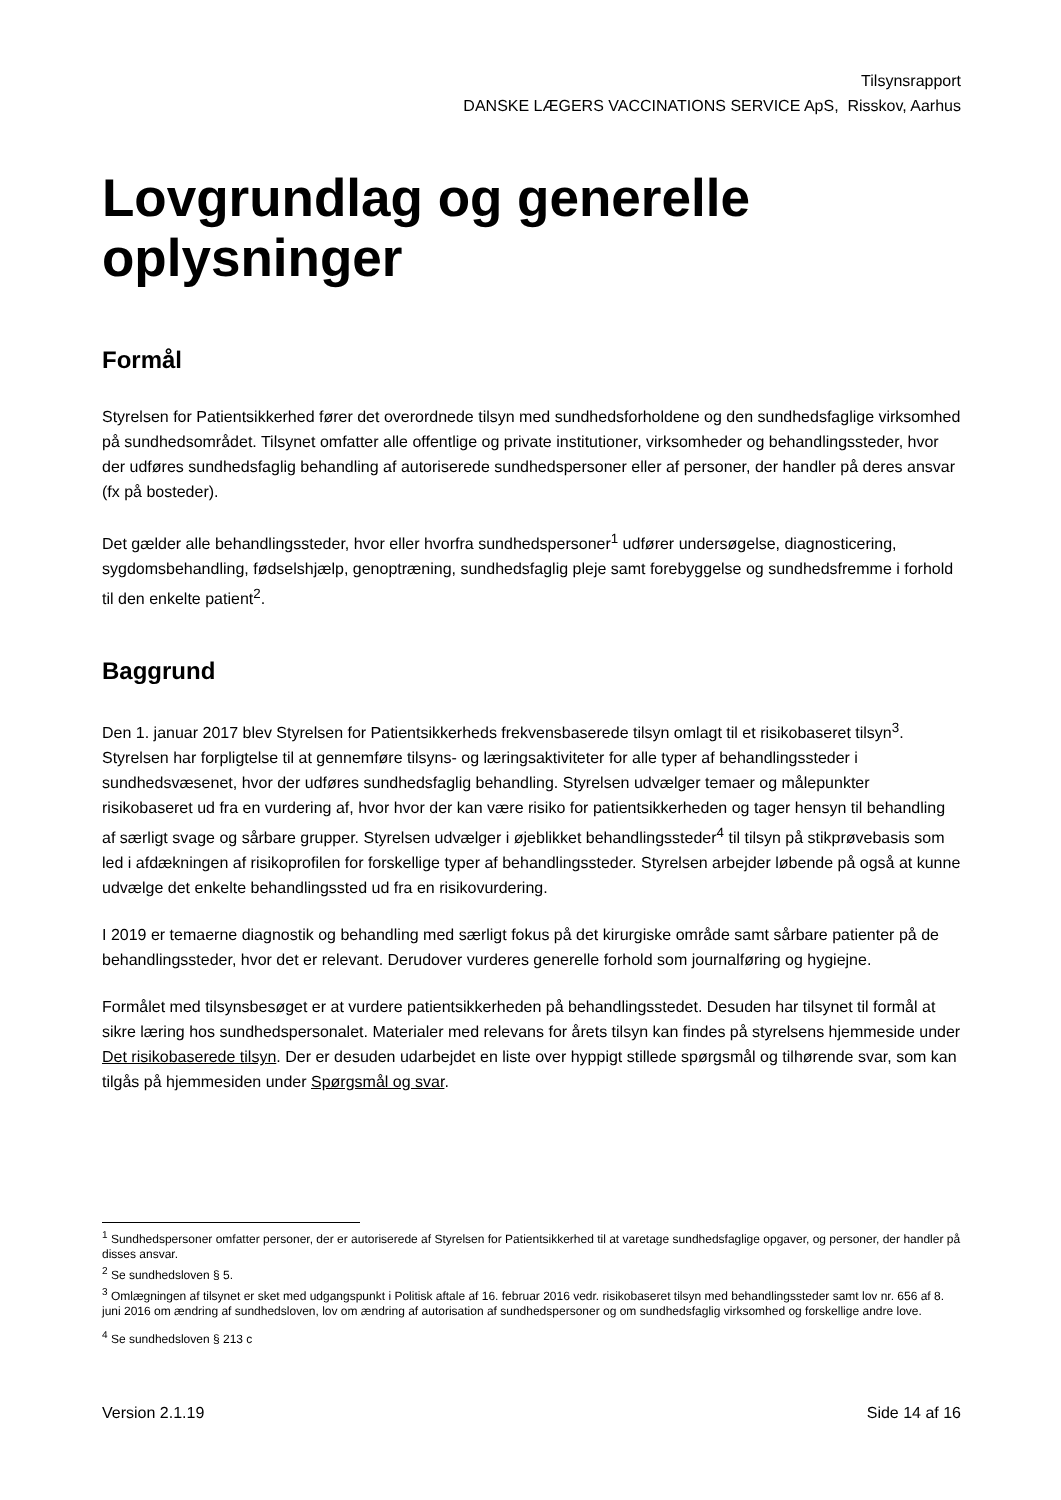Tilsynsrapport
DANSKE LÆGERS VACCINATIONS SERVICE ApS, Risskov, Aarhus
Lovgrundlag og generelle oplysninger
Formål
Styrelsen for Patientsikkerhed fører det overordnede tilsyn med sundhedsforholdene og den sundhedsfaglige virksomhed på sundhedsområdet. Tilsynet omfatter alle offentlige og private institutioner, virksomheder og behandlingssteder, hvor der udføres sundhedsfaglig behandling af autoriserede sundhedspersoner eller af personer, der handler på deres ansvar (fx på bosteder).
Det gælder alle behandlingssteder, hvor eller hvorfra sundhedspersoner<sup>1</sup> udfører undersøgelse, diagnosticering, sygdomsbehandling, fødselshjælp, genoptræning, sundhedsfaglig pleje samt forebyggelse og sundhedsfremme i forhold til den enkelte patient<sup>2</sup>.
Baggrund
Den 1. januar 2017 blev Styrelsen for Patientsikkerheds frekvensbaserede tilsyn omlagt til et risikobaseret tilsyn<sup>3</sup>. Styrelsen har forpligtelse til at gennemføre tilsyns- og læringsaktiviteter for alle typer af behandlingssteder i sundhedsvæsenet, hvor der udføres sundhedsfaglig behandling. Styrelsen udvælger temaer og målepunkter risikobaseret ud fra en vurdering af, hvor hvor der kan være risiko for patientsikkerheden og tager hensyn til behandling af særligt svage og sårbare grupper. Styrelsen udvælger i øjeblikket behandlingssteder<sup>4</sup> til tilsyn på stikprøvebasis som led i afdækningen af risikoprofilen for forskellige typer af behandlingssteder. Styrelsen arbejder løbende på også at kunne udvælge det enkelte behandlingssted ud fra en risikovurdering.
I 2019 er temaerne diagnostik og behandling med særligt fokus på det kirurgiske område samt sårbare patienter på de behandlingssteder, hvor det er relevant. Derudover vurderes generelle forhold som journalføring og hygiejne.
Formålet med tilsynsbesøget er at vurdere patientsikkerheden på behandlingsstedet. Desuden har tilsynet til formål at sikre læring hos sundhedspersonalet. Materialer med relevans for årets tilsyn kan findes på styrelsens hjemmeside under Det risikobaserede tilsyn. Der er desuden udarbejdet en liste over hyppigt stillede spørgsmål og tilhørende svar, som kan tilgås på hjemmesiden under Spørgsmål og svar.
<sup>1</sup> Sundhedspersoner omfatter personer, der er autoriserede af Styrelsen for Patientsikkerhed til at varetage sundhedsfaglige opgaver, og personer, der handler på disses ansvar.
<sup>2</sup> Se sundhedsloven § 5.
<sup>3</sup> Omlægningen af tilsynet er sket med udgangspunkt i Politisk aftale af 16. februar 2016 vedr. risikobaseret tilsyn med behandlingssteder samt lov nr. 656 af 8. juni 2016 om ændring af sundhedsloven, lov om ændring af autorisation af sundhedspersoner og om sundhedsfaglig virksomhed og forskellige andre love.
<sup>4</sup> Se sundhedsloven § 213 c
Version 2.1.19 Side 14 af 16